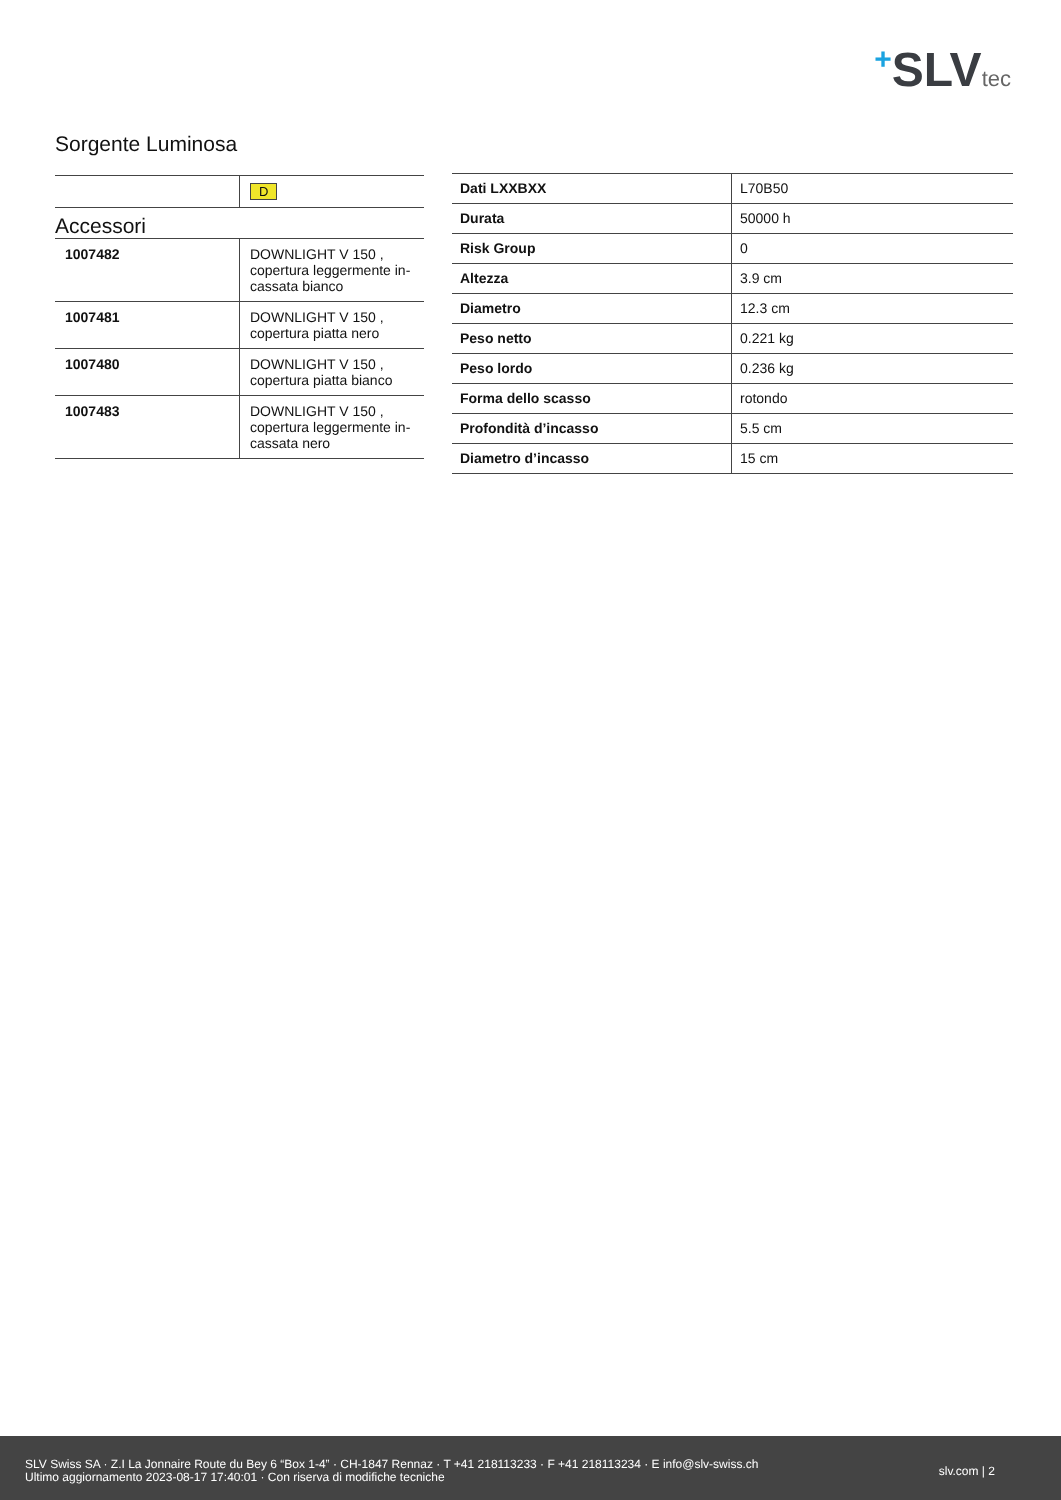+SLVtec
Sorgente Luminosa
| | D |
Accessori
| 1007482 | DOWNLIGHT V 150 , copertura leggermente in- cassata bianco |
| 1007481 | DOWNLIGHT V 150 , copertura piatta nero |
| 1007480 | DOWNLIGHT V 150 , copertura piatta bianco |
| 1007483 | DOWNLIGHT V 150 , copertura leggermente in- cassata nero |
| Dati LXXBXX | L70B50 |
| Durata | 50000 h |
| Risk Group | 0 |
| Altezza | 3.9 cm |
| Diametro | 12.3 cm |
| Peso netto | 0.221 kg |
| Peso lordo | 0.236 kg |
| Forma dello scasso | rotondo |
| Profondità d’incasso | 5.5 cm |
| Diametro d’incasso | 15 cm |
SLV Swiss SA · Z.I La Jonnaire Route du Bey 6 “Box 1-4” · CH-1847 Rennaz · T +41 218113233 · F +41 218113234 · E info@slv-swiss.ch
Ultimo aggiornamento 2023-08-17 17:40:01 · Con riserva di modifiche tecniche
slv.com | 2